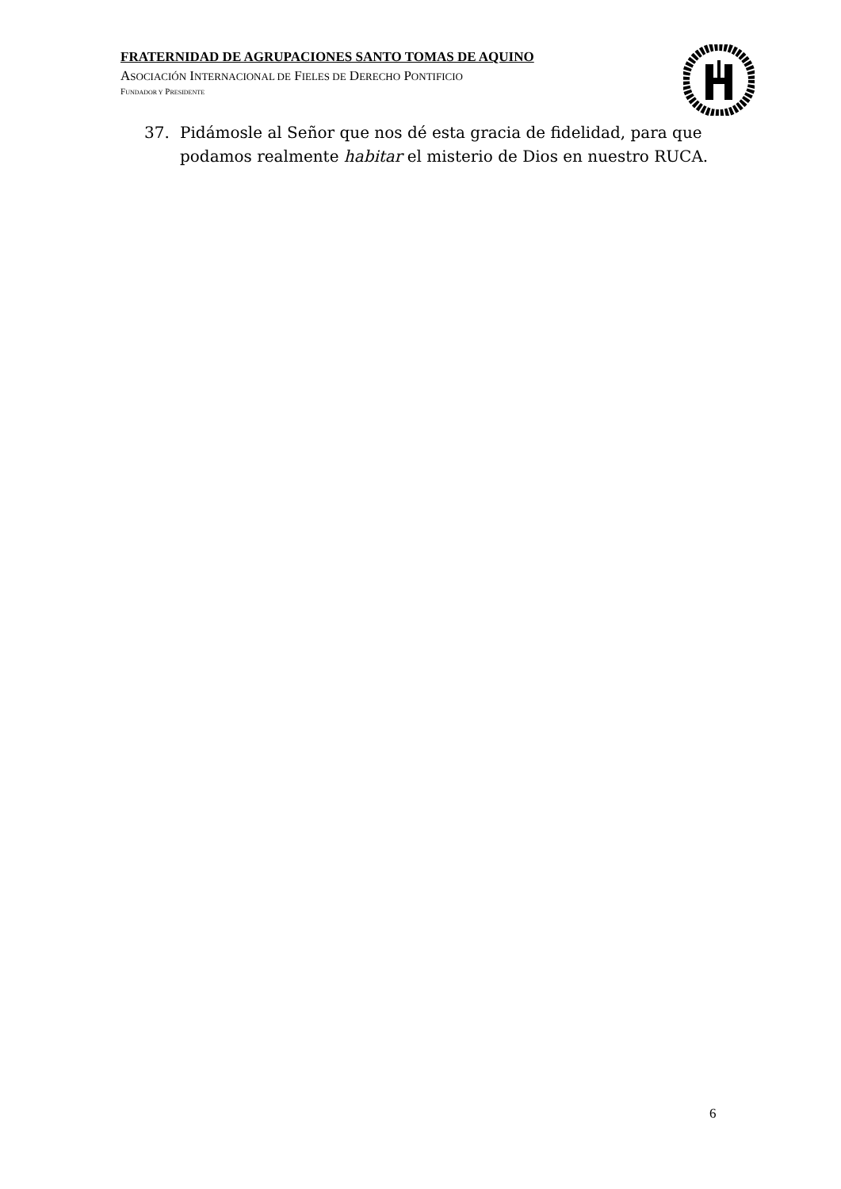FRATERNIDAD DE AGRUPACIONES SANTO TOMAS DE AQUINO
ASOCIACIÓN INTERNACIONAL DE FIELES DE DERECHO PONTIFICIO
FUNDADOR Y PRESIDENTE
37. Pidámosle al Señor que nos dé esta gracia de fidelidad, para que podamos realmente habitar el misterio de Dios en nuestro RUCA.
6